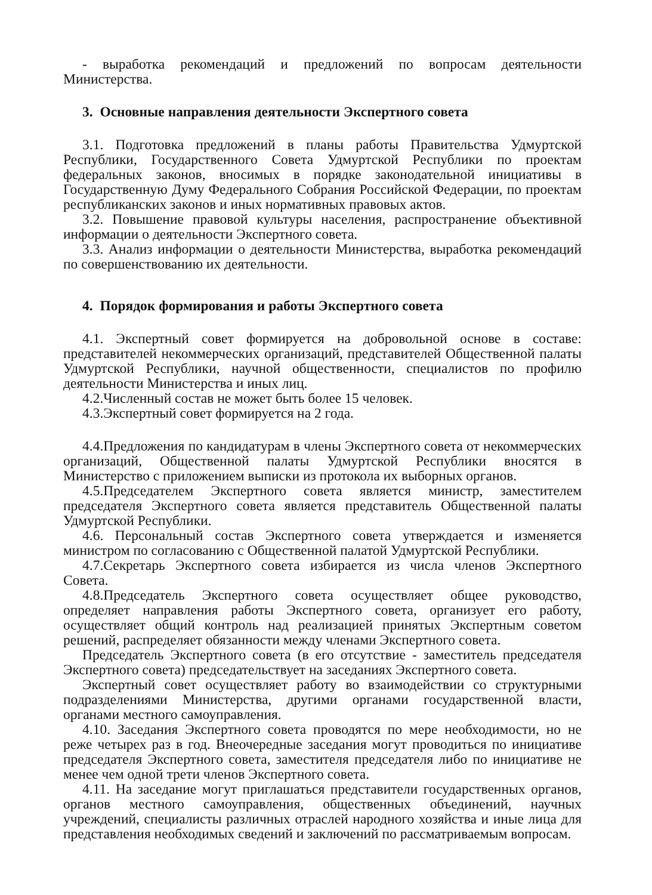- выработка рекомендаций и предложений по вопросам деятельности Министерства.
3. Основные направления деятельности Экспертного совета
3.1. Подготовка предложений в планы работы Правительства Удмуртской Республики, Государственного Совета Удмуртской Республики по проектам федеральных законов, вносимых в порядке законодательной инициативы в Государственную Думу Федерального Собрания Российской Федерации, по проектам республиканских законов и иных нормативных правовых актов.
3.2. Повышение правовой культуры населения, распространение объективной информации о деятельности Экспертного совета.
3.3. Анализ информации о деятельности Министерства, выработка рекомендаций по совершенствованию их деятельности.
4. Порядок формирования и работы Экспертного совета
4.1. Экспертный совет формируется на добровольной основе в составе: представителей некоммерческих организаций, представителей Общественной палаты Удмуртской Республики, научной общественности, специалистов по профилю деятельности Министерства и иных лиц.
4.2.Численный состав не может быть более 15 человек.
4.3.Экспертный совет формируется на 2 года.
4.4.Предложения по кандидатурам в члены Экспертного совета от некоммерческих организаций, Общественной палаты Удмуртской Республики вносятся в Министерство с приложением выписки из протокола их выборных органов.
4.5.Председателем Экспертного совета является министр, заместителем председателя Экспертного совета является представитель Общественной палаты Удмуртской Республики.
4.6. Персональный состав Экспертного совета утверждается и изменяется министром по согласованию с Общественной палатой Удмуртской Республики.
4.7.Секретарь Экспертного совета избирается из числа членов Экспертного Совета.
4.8.Председатель Экспертного совета осуществляет общее руководство, определяет направления работы Экспертного совета, организует его работу, осуществляет общий контроль над реализацией принятых Экспертным советом решений, распределяет обязанности между членами Экспертного совета.
Председатель Экспертного совета (в его отсутствие - заместитель председателя Экспертного совета) председательствует на заседаниях Экспертного совета.
Экспертный совет осуществляет работу во взаимодействии со структурными подразделениями Министерства, другими органами государственной власти, органами местного самоуправления.
4.10. Заседания Экспертного совета проводятся по мере необходимости, но не реже четырех раз в год. Внеочередные заседания могут проводиться по инициативе председателя Экспертного совета, заместителя председателя либо по инициативе не менее чем одной трети членов Экспертного совета.
4.11. На заседание могут приглашаться представители государственных органов, органов местного самоуправления, общественных объединений, научных учреждений, специалисты различных отраслей народного хозяйства и иные лица для представления необходимых сведений и заключений по рассматриваемым вопросам.